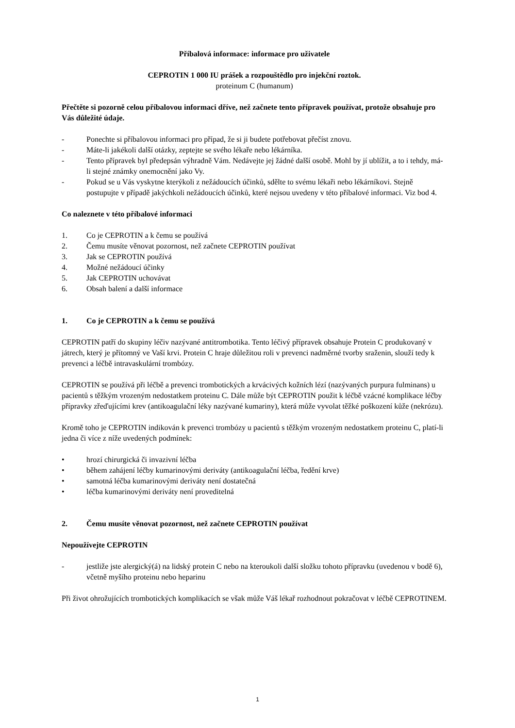Příbalová informace: informace pro uživatele
CEPROTIN 1 000 IU prášek a rozpouštědlo pro injekční roztok.
proteinum C (humanum)
Přečtěte si pozorně celou příbalovou informaci dříve, než začnete tento přípravek používat, protože obsahuje pro Vás důležité údaje.
- Ponechte si příbalovou informaci pro případ, že si ji budete potřebovat přečíst znovu.
- Máte-li jakékoli další otázky, zeptejte se svého lékaře nebo lékárníka.
- Tento přípravek byl předepsán výhradně Vám. Nedávejte jej žádné další osobě. Mohl by jí ublížit, a to i tehdy, má-li stejné známky onemocnění jako Vy.
- Pokud se u Vás vyskytne kterýkoli z nežádoucích účinků, sdělte to svému lékaři nebo lékárníkovi. Stejně postupujte v případě jakýchkoli nežádoucích účinků, které nejsou uvedeny v této příbalové informaci. Viz bod 4.
Co naleznete v této příbalové informaci
1. Co je CEPROTIN a k čemu se používá
2. Čemu musíte věnovat pozornost, než začnete CEPROTIN používat
3. Jak se CEPROTIN používá
4. Možné nežádoucí účinky
5. Jak CEPROTIN uchovávat
6. Obsah balení a další informace
1. Co je CEPROTIN a k čemu se používá
CEPROTIN patří do skupiny léčiv nazývané antitrombotika. Tento léčivý přípravek obsahuje Protein C produkovaný v játrech, který je přítomný ve Vaší krvi. Protein C hraje důležitou roli v prevenci nadměrné tvorby sraženin, slouží tedy k prevenci a léčbě intravaskulární trombózy.
CEPROTIN se používá při léčbě a prevenci trombotických a krvácivých kožních lézí (nazývaných purpura fulminans) u pacientů s těžkým vrozeným nedostatkem proteinu C. Dále může být CEPROTIN použit k léčbě vzácné komplikace léčby přípravky zřeďujícími krev (antikoagulační léky nazývané kumariny), která může vyvolat těžké poškození kůže (nekrózu).
Kromě toho je CEPROTIN indikován k prevenci trombózy u pacientů s těžkým vrozeným nedostatkem proteinu C, platí-li jedna či více z níže uvedených podmínek:
• hrozí chirurgická či invazivní léčba
• během zahájení léčby kumarinovými deriváty (antikoagulační léčba, ředění krve)
• samotná léčba kumarinovými deriváty není dostatečná
• léčba kumarinovými deriváty není proveditelná
2. Čemu musíte věnovat pozornost, než začnete CEPROTIN používat
Nepoužívejte CEPROTIN
- jestliže jste alergický(á) na lidský protein C nebo na kteroukoli další složku tohoto přípravku (uvedenou v bodě 6), včetně myšího proteinu nebo heparinu
Při život ohrožujících trombotických komplikacích se však může Váš lékař rozhodnout pokračovat v léčbě CEPROTINEM.
1